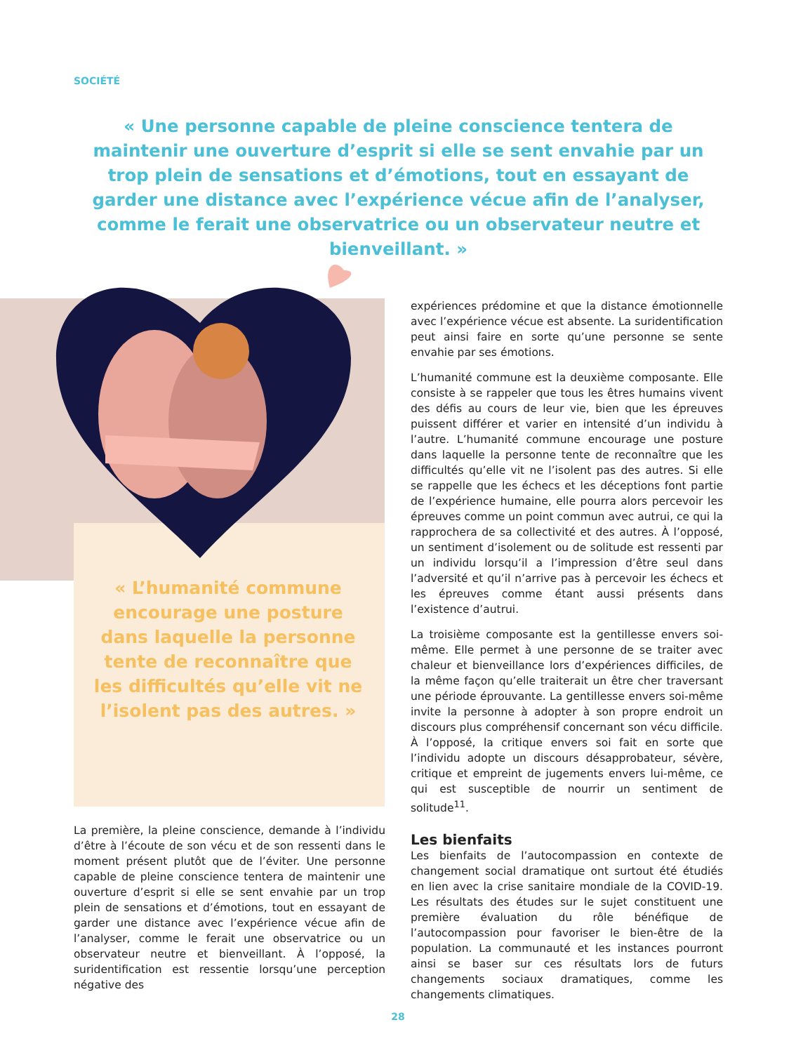SOCIÉTÉ
« Une personne capable de pleine conscience tentera de maintenir une ouverture d’esprit si elle se sent envahie par un trop plein de sensations et d’émotions, tout en essayant de garder une distance avec l’expérience vécue afin de l’analyser, comme le ferait une observatrice ou un observateur neutre et bienveillant. »
« L’humanité commune encourage une posture dans laquelle la personne tente de reconnaître que les difficultés qu’elle vit ne l’isolent pas des autres. »
La première, la pleine conscience, demande à l’individu d’être à l’écoute de son vécu et de son ressenti dans le moment présent plutôt que de l’éviter. Une personne capable de pleine conscience tentera de maintenir une ouverture d’esprit si elle se sent envahie par un trop plein de sensations et d’émotions, tout en essayant de garder une distance avec l’expérience vécue afin de l’analyser, comme le ferait une observatrice ou un observateur neutre et bienveillant. À l’opposé, la suridentification est ressentie lorsqu’une perception négative des
expériences prédomine et que la distance émotionnelle avec l’expérience vécue est absente. La suridentification peut ainsi faire en sorte qu’une personne se sente envahie par ses émotions.
L’humanité commune est la deuxième composante. Elle consiste à se rappeler que tous les êtres humains vivent des défis au cours de leur vie, bien que les épreuves puissent différer et varier en intensité d’un individu à l’autre. L’humanité commune encourage une posture dans laquelle la personne tente de reconnaître que les difficultés qu’elle vit ne l’isolent pas des autres. Si elle se rappelle que les échecs et les déceptions font partie de l’expérience humaine, elle pourra alors percevoir les épreuves comme un point commun avec autrui, ce qui la rapprochera de sa collectivité et des autres. À l’opposé, un sentiment d’isolement ou de solitude est ressenti par un individu lorsqu’il a l’impression d’être seul dans l’adversité et qu’il n’arrive pas à percevoir les échecs et les épreuves comme étant aussi présents dans l’existence d’autrui.
La troisième composante est la gentillesse envers soi-même. Elle permet à une personne de se traiter avec chaleur et bienveillance lors d’expériences difficiles, de la même façon qu’elle traiterait un être cher traversant une période éprouvante. La gentillesse envers soi-même invite la personne à adopter à son propre endroit un discours plus compréhensif concernant son vécu difficile. À l’opposé, la critique envers soi fait en sorte que l’individu adopte un discours désapprobateur, sévère, critique et empreint de jugements envers lui-même, ce qui est susceptible de nourrir un sentiment de solitude<sup>11</sup>.
Les bienfaits
Les bienfaits de l’autocompassion en contexte de changement social dramatique ont surtout été étudiés en lien avec la crise sanitaire mondiale de la COVID-19. Les résultats des études sur le sujet constituent une première évaluation du rôle bénéfique de l’autocompassion pour favoriser le bien-être de la population. La communauté et les instances pourront ainsi se baser sur ces résultats lors de futurs changements sociaux dramatiques, comme les changements climatiques.
28